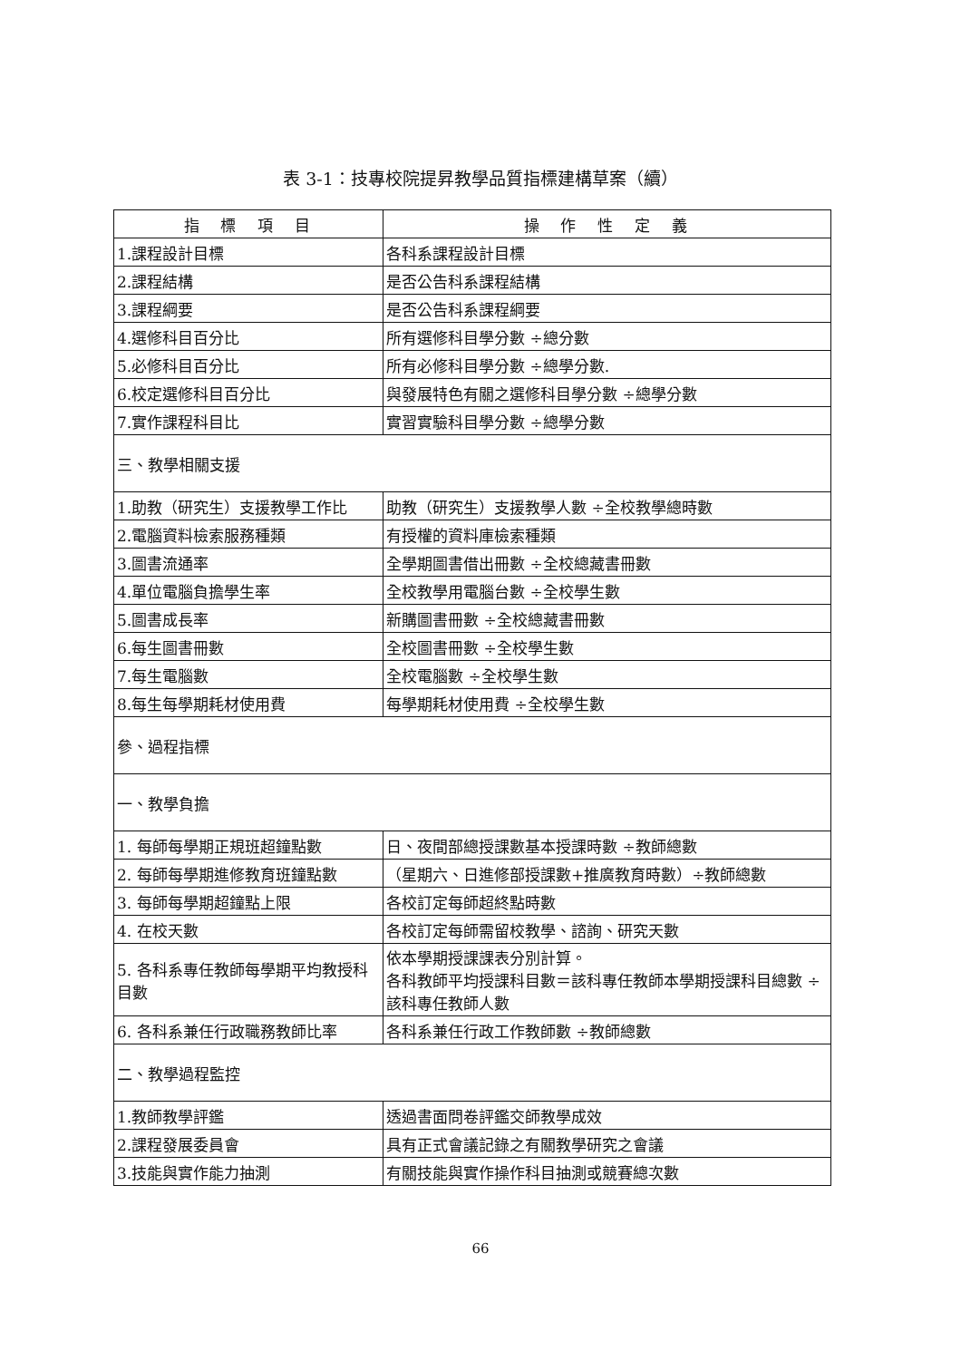表 3-1：技專校院提昇教學品質指標建構草案（續）
| 指 標 項 目 | 操 作 性 定 義 |
| --- | --- |
| 1.課程設計目標 | 各科系課程設計目標 |
| 2.課程結構 | 是否公告科系課程結構 |
| 3.課程綱要 | 是否公告科系課程綱要 |
| 4.選修科目百分比 | 所有選修科目學分數 ÷總分數 |
| 5.必修科目百分比 | 所有必修科目學分數 ÷總學分數. |
| 6.校定選修科目百分比 | 與發展特色有關之選修科目學分數 ÷總學分數 |
| 7.實作課程科目比 | 實習實驗科目學分數 ÷總學分數 |
| 三、教學相關支援 | |
| 1.助教（研究生）支援教學工作比 | 助教（研究生）支援教學人數 ÷全校教學總時數 |
| 2.電腦資料檢索服務種類 | 有授權的資料庫檢索種類 |
| 3.圖書流通率 | 全學期圖書借出冊數 ÷全校總藏書冊數 |
| 4.單位電腦負擔學生率 | 全校教學用電腦台數 ÷全校學生數 |
| 5.圖書成長率 | 新購圖書冊數 ÷全校總藏書冊數 |
| 6.每生圖書冊數 | 全校圖書冊數 ÷全校學生數 |
| 7.每生電腦數 | 全校電腦數 ÷全校學生數 |
| 8.每生每學期耗材使用費 | 每學期耗材使用費 ÷全校學生數 |
| 參、過程指標 | |
| 一、教學負擔 | |
| 1. 每師每學期正規班超鐘點數 | 日、夜間部總授課數基本授課時數 ÷教師總數 |
| 2. 每師每學期進修教育班鐘點數 | （星期六、日進修部授課數+推廣教育時數）÷教師總數 |
| 3. 每師每學期超鐘點上限 | 各校訂定每師超終點時數 |
| 4. 在校天數 | 各校訂定每師需留校教學、諮詢、研究天數 |
| 5. 各科系專任教師每學期平均教授科目數 | 依本學期授課課表分別計算。 各科教師平均授課科目數＝該科專任教師本學期授課科目總數 ÷該科專任教師人數 |
| 6. 各科系兼任行政職務教師比率 | 各科系兼任行政工作教師數 ÷教師總數 |
| 二、教學過程監控 | |
| 1.教師教學評鑑 | 透過書面問卷評鑑交師教學成效 |
| 2.課程發展委員會 | 具有正式會議記錄之有關教學研究之會議 |
| 3.技能與實作能力抽測 | 有關技能與實作操作科目抽測或競賽總次數 |
66